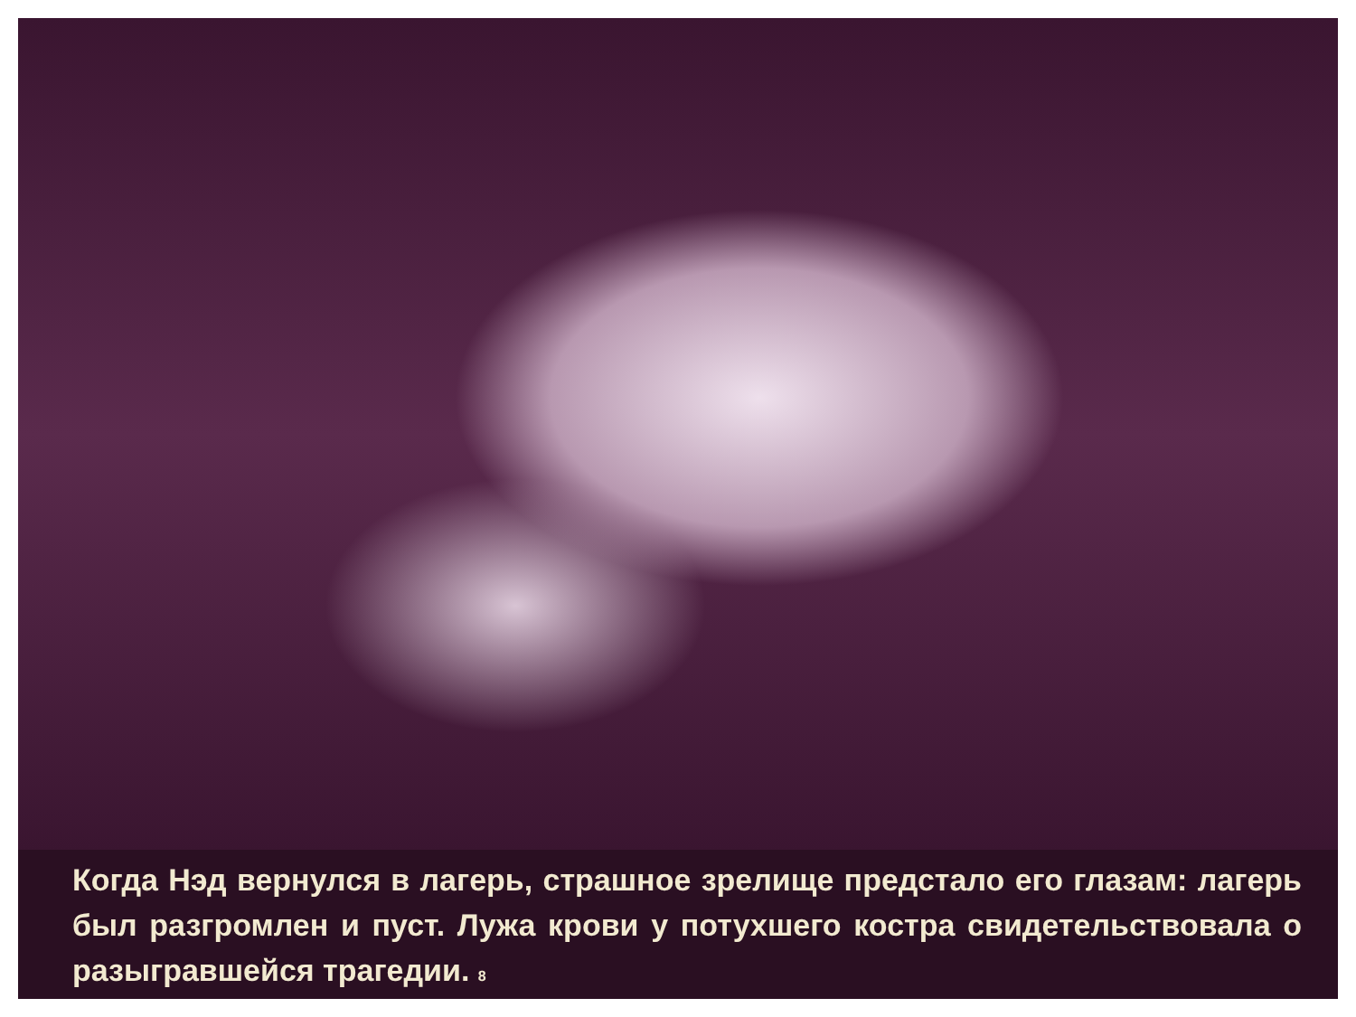Когда Нэд вернулся в лагерь, страшное зрелище предстало его глазам: лагерь был разгромлен и пуст. Лужа крови у потухшего костра свидетельствовала о разыгравшейся трагедии. 8